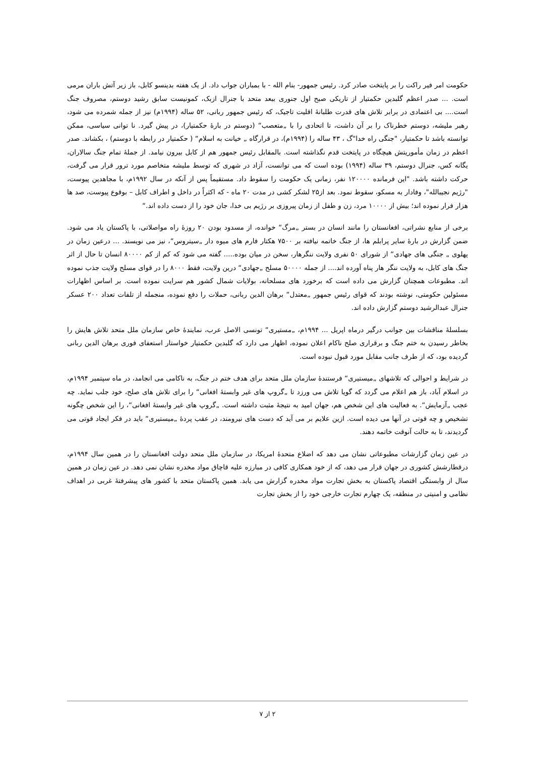حکومت امر فیر راکت را بر پایتخت صادر کرد. رئیس جمهور- بنام الله - با بمباران جواب داد. از یک هفته بدینسو کابل، باز زیر آتش باران مرمی است. ... صدر اعظم گلبدین حکمتیار از تاریکی صبح اول جنوری ببعد متحد با جنرال ازبک، کمونیست سابق رشید دوستم، مصروف جنگ است.... بی اعتمادی در برابر تلاش های قدرت طلبانهٔ اقلیت تاجیک، که رئیس جمهور ربانی، ۵۲ ساله (۱۹۹۴م) نیز از جمله شمرده می شود، رهبر ملیشه، دوستم خطرناک را بر آن داشت، تا اتحادی را با „متعصب“ (دوستم در بارهٔ حکمتیار)، در پیش گیرد. نا توانی سیاسی، ممکن توانسته باشد تا حکمتیار، "جنگی راه خدا"گ ، ۴۳ ساله را (۱۹۹۴م)، در قرارگاه „ خیانت به اسلام“ ( حکمتیار در رابطه با دوستم) ، بکشاند. صدر اعظم در زمان مأموریتش هیچگاه در پایتخت قدم نگذاشته است. بالمقابل رئیس جمهور هم از کابل بیرون نیامد. از جملهٔ تمام جنگ سالاران، یگانه کس، جنرال دوستم، ۳۹ ساله (۱۹۹۴) بوده است که می توانست، آزاد در شهری که توسط ملیشه متخاصم مورد ترور قرار می گرفت، حرکت داشته باشد. "این فرمانده ۱۲۰۰۰۰ نفر، زمانی یک حکومت را سقوط داد. مستقیماً پس از آنکه در سال ۱۹۹۲م، با مجاهدین پیوست، "رژیم نجیبالله"، وفادار به مسکو، سقوط نمود. بعد از۲۵ لشکر کشی در مدت ۲۰ ماه - که اکثراً در داخل و اطراف کابل – بوقوع پیوست، صد ها هزار فرار نموده اند؛ بیش از ۱۰۰۰۰ مرد، زن و طفل از زمان پیروزی بر رژیم بی خدا، جان خود را از دست داده اند.“
برخی از منابع نشراتی، افغانستان را مانند انسان در بستر „مرگ“ خوانده، از مسدود بودن ۲۰ روزهٔ راه مواصلاتی، با پاکستان یاد می شود. ضمن گزارش در بارهٔ سایر پرابلم ها، از جنگ خاتمه نیافته بر ۷۵۰۰ هکتار فارم های میوه دار „سیتروس“، نیز می نویسند. ... درعین زمان در پهلوی „ جنگی های جهادی“ از شورای ۵۰ نفری ولایت ننگرهار، سخن در میان بوده..... گفته می شود که کم از کم ۸۰۰۰۰ انسان تا حال از اثر جنگ های کابل، به ولایت ننگر هار پناه آورده اند.... از جمله ۵۰۰۰۰ مسلح „جهادی“ درین ولایت، فقط ۸۰۰۰ را در قوای مسلح ولایت جذب نموده اند. مطبوعات همچنان گزارش می داده است که برخورد های مسلحانه، بولایات شمال کشور هم سرایت نموده است. بر اساس اظهارات مسئولین حکومتی، نوشته بودند که قوای رئیس جمهور „معتدل“ برهان الدین ربانی، حملات را دفع نموده، منجمله از تلفات تعداد ۲۰۰ عسکر جنرال عبدالرشید دوستم گزارش داده اند.
بسلسلهٔ مناقشات بین جوانب درگیر درماه اپریل ... ۱۹۹۴م، „مستیری“ تونسی الاصل عرب، نمایندهٔ خاص سازمان ملل متحد تلاش هایش را بخاطر رسیدن به ختم جنگ و برقراری صلح ناکام اعلان نموده، اظهار می دارد که گلبدین حکمتیار خواستار استعفای فوری برهان الدین ربانی گردیده بود، که از طرف جانب مقابل مورد قبول نبوده است.
در شرایط و احوالی که تلاشهای „میستیری“ فرستندهٔ سازمان ملل متحد برای هدف ختم در جنگ، به ناکامی می انجامد، در ماه سپتمبر ۱۹۹۴م، در اسلام آباد، باز هم اعلام می گردد که گویا تلاش می ورزد تا „گروپ های غیر وابستهٔ افغانی“ را برای تلاش های صلح، خود جلب نماید. چه عجب „آزمایش“. به فعالیت های این شخص هم، جهان امید به نتیجهٔ مثبت داشته است. „گروپ های غیر وابستهٔ افغانی“، را این شخص چگونه تشخیص و چه قوتی در آنها می دیده است. ازین علایم بر می آید که دست های نیرومند، در عقب پردهٔ „میستیری“ باید در فکر ایجاد قوتی می گردیدند، تا به حالت آنوقت خاتمه دهند.
در عین زمان گزارشات مطبوعاتی نشان می دهد که اضلاع متحدهٔ امریکا، در سازمان ملل متحد دولت افغانستان را در همین سال ۱۹۹۴م، درقطارشش کشوری در جهان قرار می دهد، که از خود همکاری کافی در مبارزه علیه قاچاق مواد مخدره نشان نمی دهد. در عین زمان در همین سال از وابستگی اقتصاد پاکستان به بخش تجارت مواد مخدره گزارش می یابد. همین پاکستان متحد با کشور های پیشرفتهٔ غربی در اهداف نظامی و امنیتی در منطقه، یک چهارم تجارت خارجی خود را از بخش تجارت
۲ از ۷